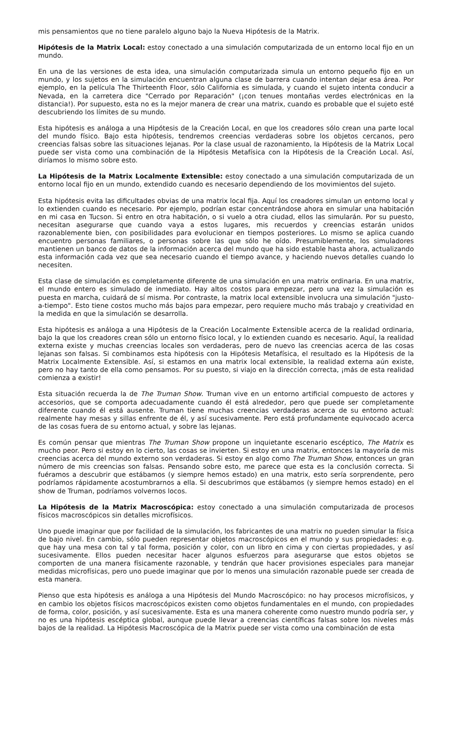mis pensamientos que no tiene paralelo alguno bajo la Nueva Hipótesis de la Matrix.
Hipótesis de la Matrix Local: estoy conectado a una simulación computarizada de un entorno local fijo en un mundo.
En una de las versiones de esta idea, una simulación computarizada simula un entorno pequeño fijo en un mundo, y los sujetos en la simulación encuentran alguna clase de barrera cuando intentan dejar esa área. Por ejemplo, en la película The Thirteenth Floor, sólo California es simulada, y cuando el sujeto intenta conducir a Nevada, en la carretera dice "Cerrado por Reparación" (¡con tenues montañas verdes electrónicas en la distancia!). Por supuesto, esta no es la mejor manera de crear una matrix, cuando es probable que el sujeto esté descubriendo los límites de su mundo.
Esta hipótesis es análoga a una Hipótesis de la Creación Local, en que los creadores sólo crean una parte local del mundo físico. Bajo esta hipótesis, tendremos creencias verdaderas sobre los objetos cercanos, pero creencias falsas sobre las situaciones lejanas. Por la clase usual de razonamiento, la Hipótesis de la Matrix Local puede ser vista como una combinación de la Hipótesis Metafísica con la Hipótesis de la Creación Local. Así, diríamos lo mismo sobre esto.
La Hipótesis de la Matrix Localmente Extensible: estoy conectado a una simulación computarizada de un entorno local fijo en un mundo, extendido cuando es necesario dependiendo de los movimientos del sujeto.
Esta hipótesis evita las dificultades obvias de una matrix local fija. Aquí los creadores simulan un entorno local y lo extienden cuando es necesario. Por ejemplo, podrían estar concentrándose ahora en simular una habitación en mi casa en Tucson. Si entro en otra habitación, o si vuelo a otra ciudad, ellos las simularán. Por su puesto, necesitan asegurarse que cuando vaya a estos lugares, mis recuerdos y creencias estarán unidos razonablemente bien, con posibilidades para evolucionar en tiempos posteriores. Lo mismo se aplica cuando encuentro personas familiares, o personas sobre las que sólo he oído. Presumiblemente, los simuladores mantienen un banco de datos de la información acerca del mundo que ha sido estable hasta ahora, actualizando esta información cada vez que sea necesario cuando el tiempo avance, y haciendo nuevos detalles cuando lo necesiten.
Esta clase de simulación es completamente diferente de una simulación en una matrix ordinaria. En una matrix, el mundo entero es simulado de inmediato. Hay altos costos para empezar, pero una vez la simulación es puesta en marcha, cuidará de sí misma. Por contraste, la matrix local extensible involucra una simulación "justo-a-tiempo". Esto tiene costos mucho más bajos para empezar, pero requiere mucho más trabajo y creatividad en la medida en que la simulación se desarrolla.
Esta hipótesis es análoga a una Hipótesis de la Creación Localmente Extensible acerca de la realidad ordinaria, bajo la que los creadores crean sólo un entorno físico local, y lo extienden cuando es necesario. Aquí, la realidad externa existe y muchas creencias locales son verdaderas, pero de nuevo las creencias acerca de las cosas lejanas son falsas. Si combinamos esta hipótesis con la Hipótesis Metafísica, el resultado es la Hipótesis de la Matrix Localmente Extensible. Así, si estamos en una matrix local extensible, la realidad externa aún existe, pero no hay tanto de ella como pensamos. Por su puesto, si viajo en la dirección correcta, ¡más de esta realidad comienza a existir!
Esta situación recuerda la de The Truman Show. Truman vive en un entorno artificial compuesto de actores y accesorios, que se comporta adecuadamente cuando él está alrededor, pero que puede ser completamente diferente cuando él está ausente. Truman tiene muchas creencias verdaderas acerca de su entorno actual: realmente hay mesas y sillas enfrente de él, y así sucesivamente. Pero está profundamente equivocado acerca de las cosas fuera de su entorno actual, y sobre las lejanas.
Es común pensar que mientras The Truman Show propone un inquietante escenario escéptico, The Matrix es mucho peor. Pero si estoy en lo cierto, las cosas se invierten. Si estoy en una matrix, entonces la mayoría de mis creencias acerca del mundo externo son verdaderas. Si estoy en algo como The Truman Show, entonces un gran número de mis creencias son falsas. Pensando sobre esto, me parece que esta es la conclusión correcta. Si fuéramos a descubrir que estábamos (y siempre hemos estado) en una matrix, esto sería sorprendente, pero podríamos rápidamente acostumbrarnos a ella. Si descubrimos que estábamos (y siempre hemos estado) en el show de Truman, podríamos volvernos locos.
La Hipótesis de la Matrix Macroscópica: estoy conectado a una simulación computarizada de procesos físicos macroscópicos sin detalles microfísicos.
Uno puede imaginar que por facilidad de la simulación, los fabricantes de una matrix no pueden simular la física de bajo nivel. En cambio, sólo pueden representar objetos macroscópicos en el mundo y sus propiedades: e.g. que hay una mesa con tal y tal forma, posición y color, con un libro en cima y con ciertas propiedades, y así sucesivamente. Ellos pueden necesitar hacer algunos esfuerzos para asegurarse que estos objetos se comporten de una manera físicamente razonable, y tendrán que hacer provisiones especiales para manejar medidas microfísicas, pero uno puede imaginar que por lo menos una simulación razonable puede ser creada de esta manera.
Pienso que esta hipótesis es análoga a una Hipótesis del Mundo Macroscópico: no hay procesos microfísicos, y en cambio los objetos físicos macroscópicos existen como objetos fundamentales en el mundo, con propiedades de forma, color, posición, y así sucesivamente. Esta es una manera coherente como nuestro mundo podría ser, y no es una hipótesis escéptica global, aunque puede llevar a creencias científicas falsas sobre los niveles más bajos de la realidad. La Hipótesis Macroscópica de la Matrix puede ser vista como una combinación de esta